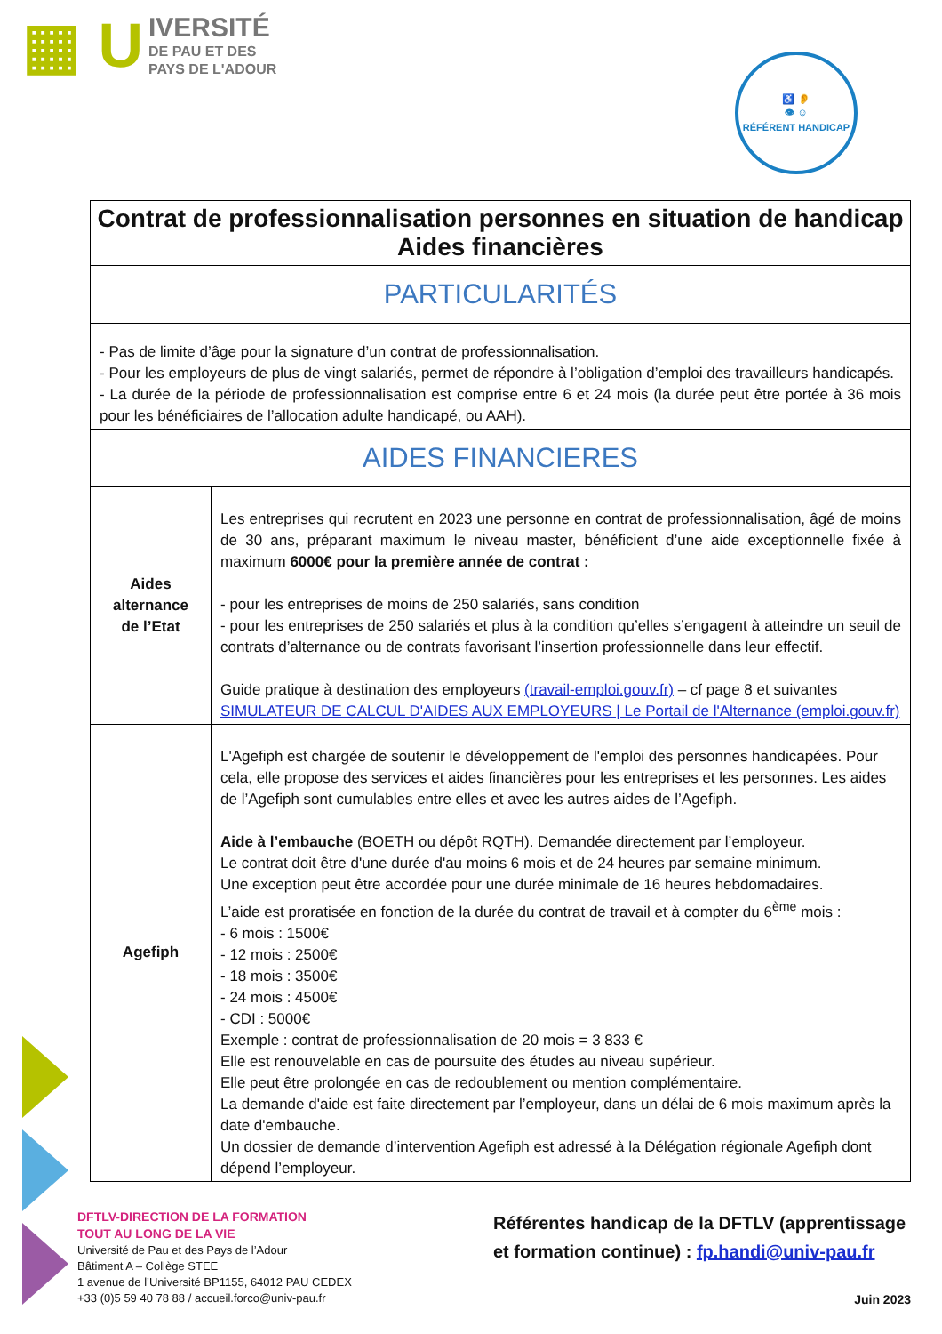▦ U
IVERSITÉ
DE PAU ET DES
PAYS DE L'ADOUR
♿ 👂
👁 ☺
RÉFÉRENT HANDICAP
| Contrat de professionnalisation personnes en situation de handicap Aides financières | |
| PARTICULARITÉS | |
| - Pas de limite d’âge pour la signature d’un contrat de professionnalisation. - Pour les employeurs de plus de vingt salariés, permet de répondre à l’obligation d’emploi des travailleurs handicapés. - La durée de la période de professionnalisation est comprise entre 6 et 24 mois (la durée peut être portée à 36 mois pour les bénéficiaires de l’allocation adulte handicapé, ou AAH). | |
| AIDES FINANCIERES | |
| Aides alternance de l’Etat | Les entreprises qui recrutent en 2023 une personne en contrat de professionnalisation, âgé de moins de 30 ans, préparant maximum le niveau master, bénéficient d’une aide exceptionnelle fixée à maximum 6000€ pour la première année de contrat : - pour les entreprises de moins de 250 salariés, sans condition - pour les entreprises de 250 salariés et plus à la condition qu’elles s’engagent à atteindre un seuil de contrats d’alternance ou de contrats favorisant l’insertion professionnelle dans leur effectif. Guide pratique à destination des employeurs (travail-emploi.gouv.fr) – cf page 8 et suivantes SIMULATEUR DE CALCUL D'AIDES AUX EMPLOYEURS / Le Portail de l'Alternance (emploi.gouv.fr) |
| Agefiph | L'Agefiph est chargée de soutenir le développement de l'emploi des personnes handicapées. Pour cela, elle propose des services et aides financières pour les entreprises et les personnes. Les aides de l’Agefiph sont cumulables entre elles et avec les autres aides de l’Agefiph. Aide à l’embauche (BOETH ou dépôt RQTH). Demandée directement par l’employeur. Le contrat doit être d'une durée d'au moins 6 mois et de 24 heures par semaine minimum. Une exception peut être accordée pour une durée minimale de 16 heures hebdomadaires. L’aide est proratisée en fonction de la durée du contrat de travail et à compter du 6<sup>ème</sup> mois : - 6 mois : 1500€ - 12 mois : 2500€ - 18 mois : 3500€ - 24 mois : 4500€ - CDI : 5000€ Exemple : contrat de professionnalisation de 20 mois = 3 833 € Elle est renouvelable en cas de poursuite des études au niveau supérieur. Elle peut être prolongée en cas de redoublement ou mention complémentaire. La demande d'aide est faite directement par l’employeur, dans un délai de 6 mois maximum après la date d'embauche. Un dossier de demande d’intervention Agefiph est adressé à la Délégation régionale Agefiph dont dépend l’employeur. |
DFTLV-DIRECTION DE LA FORMATION
TOUT AU LONG DE LA VIE
Université de Pau et des Pays de l’Adour
Bâtiment A – Collège STEE
1 avenue de l’Université BP1155, 64012 PAU CEDEX
+33 (0)5 59 40 78 88 / accueil.forco@univ-pau.fr
Référentes handicap de la DFTLV (apprentissage et formation continue) : fp.handi@univ-pau.fr
Juin 2023